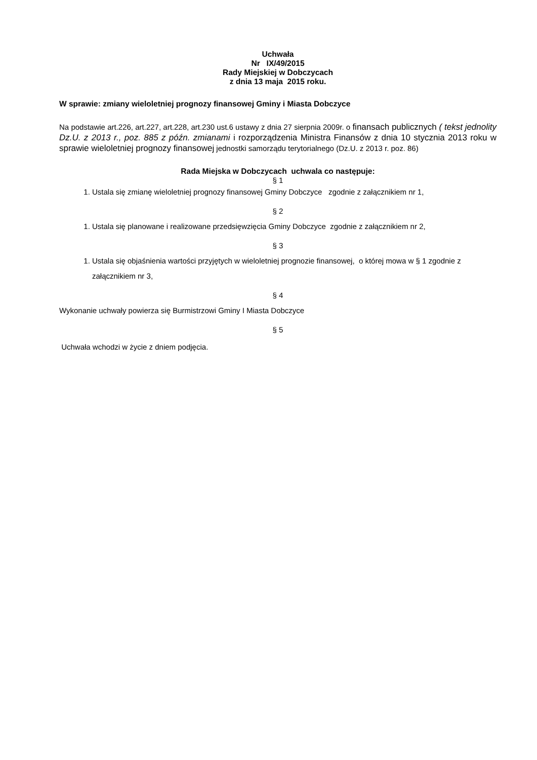Uchwała
Nr IX/49/2015
Rady Miejskiej w Dobczycach
z dnia 13 maja 2015 roku.
W sprawie: zmiany wieloletniej prognozy finansowej Gminy i Miasta Dobczyce
Na podstawie art.226, art.227, art.228, art.230 ust.6 ustawy z dnia 27 sierpnia 2009r. o finansach publicznych ( tekst jednolity Dz.U. z 2013 r., poz. 885 z późn. zmianami i rozporządzenia Ministra Finansów z dnia 10 stycznia 2013 roku w sprawie wieloletniej prognozy finansowej jednostki samorządu terytorialnego (Dz.U. z 2013 r. poz. 86)
Rada Miejska w Dobczycach uchwala co następuje:
§ 1
1. Ustala się zmianę wieloletniej prognozy finansowej Gminy Dobczyce zgodnie z załącznikiem nr 1,
§ 2
1. Ustala się planowane i realizowane przedsięwzięcia Gminy Dobczyce zgodnie z załącznikiem nr 2,
§ 3
1. Ustala się objaśnienia wartości przyjętych w wieloletniej prognozie finansowej, o której mowa w § 1 zgodnie z załącznikiem nr 3,
§ 4
Wykonanie uchwały powierza się Burmistrzowi Gminy I Miasta Dobczyce
§ 5
Uchwała wchodzi w życie z dniem podjęcia.